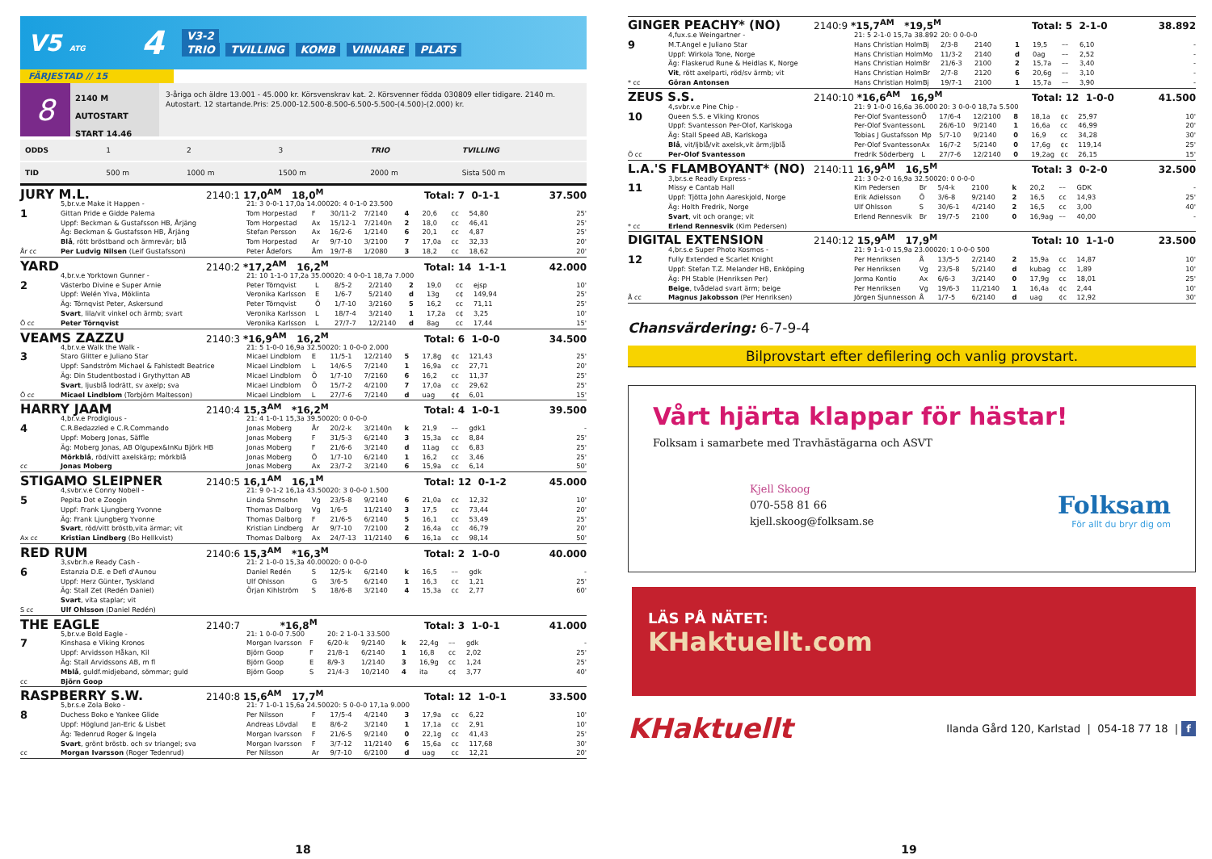V5 ATG
4
V3-2
TRIO TVILLING KOMB VINNARE PLATS
FÄRJESTAD // 15
8
2140 M AUTOSTART
START 14.46
3-åriga och äldre 13.001 - 45.000 kr. Körsvenskrav kat. 2. Körsvenner födda 030809 eller tidigare. 2140 m. Autostart. 12 startande.Pris: 25.000-12.500-8.500-6.500-5.500-(4.500)-(2.000) kr.
| ODDS | 1 | 2 | 3 | TRIO | TVILLING |
| TID | 500 m | 1000 m | 1500 m | 2000 m | Sista 500 m |
JURY M.L. 2140:1 17,0<sup>AM</sup> 18,0<sup>M</sup> Total: 7 0-1-1 37.500
| | 5,br.v.e Make it Happen - | 21: 3 0-0-1 17,0a 14.000 | | 20: 4 0-1-0 23.500 | | | | | | |
| 1 | Gittan Pride e Gidde Palema | Tom Horpestad | F | 30/11-2 | 7/2140 | 4 | 20,6 | cc | 54,80 | 25' |
| | Uppf: Beckman & Gustafsson HB, Årjäng | Tom Horpestad | Ax | 15/12-1 | 7/2140n | 2 | 18,0 | cc | 46,41 | 25' |
| | Äg: Beckman & Gustafsson HB, Årjäng | Stefan Persson | Ax | 16/2-6 | 1/2140 | 6 | 20,1 | cc | 4,87 | 25' |
| | Blå , rött bröstband och ärmrevär; blå | Tom Horpestad | Ar | 9/7-10 | 3/2100 | 7 | 17,0a | cc | 32,33 | 20' |
| År cc | Per Ludvig Nilsen (Leif Gustafsson) | Peter Ådefors | Åm | 19/7-8 | 1/2080 | 3 | 18,2 | cc | 18,62 | 20' |
YARD 2140:2 *17,2<sup>AM</sup> 16,2<sup>M</sup> Total: 14 1-1-1 42.000
| | 4,br.v.e Yorktown Gunner - | 21: 10 1-1-0 17,2a 35.000 | | 20: 4 0-0-1 18,7a 7.000 | | | | | | |
| 2 | Västerbo Divine e Super Arnie | Peter Törnqvist | L | 8/5-2 | 2/2140 | 2 | 19,0 | cc | ejsp | 10' |
| | Uppf: Welén Ylva, Möklinta | Veronika Karlsson | E | 1/6-7 | 5/2140 | d | 13g | c¢ | 149,94 | 25' |
| | Äg: Törnqvist Peter, Askersund | Peter Törnqvist | Ö | 1/7-10 | 3/2160 | 5 | 16,2 | cc | 71,11 | 25' |
| | Svart , lila/vit vinkel och ärmb; svart | Veronika Karlsson | L | 18/7-4 | 3/2140 | 1 | 17,2a | c¢ | 3,25 | 10' |
| Ö cc | Peter Törnqvist | Veronika Karlsson | L | 27/7-7 | 12/2140 | d | 8ag | cc | 17,44 | 15' |
VEAMS ZAZZU 2140:3 *16,9<sup>AM</sup> 16,2<sup>M</sup> Total: 6 1-0-0 34.500
| | 4,br.v.e Walk the Walk - | 21: 5 1-0-0 16,9a 32.500 | | 20: 1 0-0-0 2.000 | | | | | | |
| 3 | Staro Glitter e Juliano Star | Micael Lindblom | E | 11/5-1 | 12/2140 | 5 | 17,8g | ¢c | 121,43 | 25' |
| | Uppf: Sandström Michael & Fahlstedt Beatrice | Micael Lindblom | L | 14/6-5 | 7/2140 | 1 | 16,9a | cc | 27,71 | 20' |
| | Äg: Din Studentbostad i Grythyttan AB | Micael Lindblom | Ö | 1/7-10 | 7/2160 | 6 | 16,2 | cc | 11,37 | 25' |
| | Svart , ljusblå lodrätt, sv axelp; sva | Micael Lindblom | Ö | 15/7-2 | 4/2100 | 7 | 17,0a | cc | 29,62 | 25' |
| Ö cc | Micael Lindblom (Torbjörn Maltesson) | Micael Lindblom | L | 27/7-6 | 7/2140 | d | uag | ¢¢ | 6,01 | 15' |
HARRY JAAM 2140:4 15,3<sup>AM</sup> *16,2<sup>M</sup> Total: 4 1-0-1 39.500
| | 4,br.v.e Prodigious - | 21: 4 1-0-1 15,3a 39.500 | | 20: 0 0-0-0 | | | | | | |
| 4 | C.R.Bedazzled e C.R.Commando | Jonas Moberg | År | 20/2-k | 3/2140n | k | 21,9 | –– | gdk1 | - |
| | Uppf: Moberg Jonas, Säffle | Jonas Moberg | F | 31/5-3 | 6/2140 | 3 | 15,3a | cc | 8,84 | 25' |
| | Äg: Moberg Jonas, AB Olgupex&InKu Björk HB | Jonas Moberg | F | 21/6-6 | 3/2140 | d | 11ag | cc | 6,83 | 25' |
| | Mörkblå , röd/vitt axelskärp; mörkblå | Jonas Moberg | Ö | 1/7-10 | 6/2140 | 1 | 16,2 | cc | 3,46 | 25' |
| cc | Jonas Moberg | Jonas Moberg | Ax | 23/7-2 | 3/2140 | 6 | 15,9a | cc | 6,14 | 50' |
STIGAMO SLEIPNER 2140:5 16,1<sup>AM</sup> 16,1<sup>M</sup> Total: 12 0-1-2 45.000
| | 4,svbr.v.e Conny Nobell - | 21: 9 0-1-2 16,1a 43.500 | | 20: 3 0-0-0 1.500 | | | | | | |
| 5 | Pepita Dot e Zoogin | Linda Shmsohn | Vg | 23/5-8 | 9/2140 | 6 | 21,0a | cc | 12,32 | 10' |
| | Uppf: Frank Ljungberg Yvonne | Thomas Dalborg | Vg | 1/6-5 | 11/2140 | 3 | 17,5 | cc | 73,44 | 20' |
| | Äg: Frank Ljungberg Yvonne | Thomas Dalborg | F | 21/6-5 | 6/2140 | 5 | 16,1 | cc | 53,49 | 25' |
| | Svart , röd/vitt bröstb,vita ärmar; vit | Kristian Lindberg | Ar | 9/7-10 | 7/2100 | 2 | 16,4a | cc | 46,79 | 20' |
| Ax cc | Kristian Lindberg (Bo Hellkvist) | Thomas Dalborg | Ax | 24/7-13 | 11/2140 | 6 | 16,1a | cc | 98,14 | 50' |
RED RUM 2140:6 15,3<sup>AM</sup> *16,3<sup>M</sup> Total: 2 1-0-0 40.000
| | 3,svbr.h.e Ready Cash - | 21: 2 1-0-0 15,3a 40.000 | | 20: 0 0-0-0 | | | | | | |
| 6 | Estanzia D.E. e Defi d'Aunou | Daniel Redén | S | 12/5-k | 6/2140 | k | 16,5 | –– | gdk | - |
| | Uppf: Herz Günter, Tyskland | Ulf Ohlsson | G | 3/6-5 | 6/2140 | 1 | 16,3 | cc | 1,21 | 25' |
| | Äg: Stall Zet (Redén Daniel) | Örjan Kihlström | S | 18/6-8 | 3/2140 | 4 | 15,3a | cc | 2,77 | 60' |
| | Svart , vita staplar; vit | | | | | | | | | |
| S cc | Ulf Ohlsson (Daniel Redén) | | | | | | | | | |
THE EAGLE 2140:7 *16,8<sup>M</sup> Total: 3 1-0-1 41.000
| | 5,br.v.e Bold Eagle - | 21: 1 0-0-0 7.500 | | 20: 2 1-0-1 33.500 | | | | | | |
| 7 | Kinshasa e Viking Kronos | Morgan Ivarsson | F | 6/20-k | 9/2140 | k | 22,4g | –– | gdk | - |
| | Uppf: Arvidsson Håkan, Kil | Björn Goop | F | 21/8-1 | 6/2140 | 1 | 16,8 | cc | 2,02 | 25' |
| | Äg: Stall Arvidssons AB, m fl | Björn Goop | E | 8/9-3 | 1/2140 | 3 | 16,9g | cc | 1,24 | 25' |
| | Mblå , guldf.midjeband, sömmar; guld | Björn Goop | S | 21/4-3 | 10/2140 | 4 | ita | c¢ | 3,77 | 40' |
| cc | Björn Goop | | | | | | | | | |
RASPBERRY S.W. 2140:8 15,6<sup>AM</sup> 17,7<sup>M</sup> Total: 12 1-0-1 33.500
| | 5,br.s.e Zola Boko - | 21: 7 1-0-1 15,6a 24.500 | | 20: 5 0-0-0 17,1a 9.000 | | | | | | |
| 8 | Duchess Boko e Yankee Glide | Per Nilsson | F | 17/5-4 | 4/2140 | 3 | 17,9a | cc | 6,22 | 10' |
| | Uppf: Höglund Jan-Eric & Lisbet | Andreas Lövdal | E | 8/6-2 | 3/2140 | 1 | 17,1a | cc | 2,91 | 10' |
| | Äg: Tedenrud Roger & Ingela | Morgan Ivarsson | F | 21/6-5 | 9/2140 | 0 | 22,1g | cc | 41,43 | 25' |
| | Svart , grönt bröstb. och sv triangel; sva | Morgan Ivarsson | F | 3/7-12 | 11/2140 | 6 | 15,6a | cc | 117,68 | 30' |
| cc | Morgan Ivarsson (Roger Tedenrud) | Per Nilsson | Ar | 9/7-10 | 6/2100 | d | uag | cc | 12,21 | 20' |
18
GINGER PEACHY* (NO) 2140:9 *15,7<sup>AM</sup> *19,5<sup>M</sup> Total: 5 2-1-0 38.892
| | 4,fux.s.e Weingartner - | 21: 5 2-1-0 15,7a 38.892 | | 20: 0 0-0-0 | | | | | | |
| 9 | M.T.Angel e Juliano Star | Hans Christian Holm | Bj | 2/3-8 | 2140 | 1 | 19,5 | –– | 6,10 | - |
| | Uppf: Wirkola Tone, Norge | Hans Christian Holm | Mo | 11/3-2 | 2140 | d | 0ag | –– | 2,52 | - |
| | Äg: Flaskerud Rune & Heidlas K, Norge | Hans Christian Holm | Br | 21/6-3 | 2100 | 2 | 15,7a | –– | 3,40 | - |
| | Vit , rött axelparti, röd/sv ärmb; vit | Hans Christian Holm | Br | 2/7-8 | 2120 | 6 | 20,6g | –– | 3,10 | - |
| * cc | Göran Antonsen | Hans Christian Holm | Bj | 19/7-1 | 2100 | 1 | 15,7a | –– | 3,90 | - |
ZEUS S.S. 2140:10 *16,6<sup>AM</sup> 16,9<sup>M</sup> Total: 12 1-0-0 41.500
| | 4,svbr.v.e Pine Chip - | 21: 9 1-0-0 16,6a 36.000 | | 20: 3 0-0-0 18,7a 5.500 | | | | | | |
| 10 | Queen S.S. e Viking Kronos | Per-Olof Svantesson | Ö | 17/6-4 | 12/2100 | 8 | 18,1a | ¢c | 25,97 | 10' |
| | Uppf: Svantesson Per-Olof, Karlskoga | Per-Olof Svantesson | L | 26/6-10 | 9/2140 | 1 | 16,6a | cc | 46,99 | 20' |
| | Äg: Stall Speed AB, Karlskoga | Tobias J Gustafsson | Mp | 5/7-10 | 9/2140 | 0 | 16,9 | cc | 34,28 | 30' |
| | Blå , vit/ljblå/vit axelsk,vit ärm;ljblå | Per-Olof Svantesson | Ax | 16/7-2 | 5/2140 | 0 | 17,6g | ¢c | 119,14 | 25' |
| Ö cc | Per-Olof Svantesson | Fredrik Söderberg | L | 27/7-6 | 12/2140 | 0 | 19,2ag | ¢c | 26,15 | 15' |
L.A.'S FLAMBOYANT* (NO) 2140:11 16,9<sup>AM</sup> 16,5<sup>M</sup> Total: 3 0-2-0 32.500
| | 3,br.s.e Readly Express - | 21: 3 0-2-0 16,9a 32.500 | | 20: 0 0-0-0 | | | | | | |
| 11 | Missy e Cantab Hall | Kim Pedersen | Br | 5/4-k | 2100 | k | 20,2 | –– | GDK | - |
| | Uppf: Tjötta John Aareskjold, Norge | Erik Adielsson | Ö | 3/6-8 | 9/2140 | 2 | 16,5 | cc | 14,93 | 25' |
| | Äg: Holth Fredrik, Norge | Ulf Ohlsson | S | 30/6-1 | 4/2140 | 2 | 16,5 | cc | 3,00 | 40' |
| | Svart , vit och orange; vit | Erlend Rennesvik | Br | 19/7-5 | 2100 | 0 | 16,9ag | –– | 40,00 | - |
| * cc | Erlend Rennesvik (Kim Pedersen) | | | | | | | | | |
DIGITAL EXTENSION 2140:12 15,9<sup>AM</sup> 17,9<sup>M</sup> Total: 10 1-1-0 23.500
| | 4,br.s.e Super Photo Kosmos - | 21: 9 1-1-0 15,9a 23.000 | | 20: 1 0-0-0 500 | | | | | | |
| 12 | Fully Extended e Scarlet Knight | Per Henriksen | Å | 13/5-5 | 2/2140 | 2 | 15,9a | cc | 14,87 | 10' |
| | Uppf: Stefan T.Z. Melander HB, Enköping | Per Henriksen | Vg | 23/5-8 | 5/2140 | d | kubag | cc | 1,89 | 10' |
| | Äg: PH Stable (Henriksen Per) | Jorma Kontio | Ax | 6/6-3 | 3/2140 | 0 | 17,9g | cc | 18,01 | 25' |
| | Beige , tvådelad svart ärm; beige | Per Henriksen | Vg | 19/6-3 | 11/2140 | 1 | 16,4a | ¢c | 2,44 | 10' |
| Å cc | Magnus Jakobsson (Per Henriksen) | Jörgen Sjunnesson | Å | 1/7-5 | 6/2140 | d | uag | ¢c | 12,92 | 30' |
Chansvärdering: 6-7-9-4
Bilprovstart efter defilering och vanlig provstart.
Vårt hjärta klappar för hästar!
Folksam i samarbete med Travhästägarna och ASVT
Kjell Skoog
070-558 81 66
kjell.skoog@folksam.se
Folksam
För allt du bryr dig om
LÄS PÅ NÄTET:
KHaktuellt.com
KHaktuellt Ilanda Gård 120, Karlstad | 054-18 77 18 | f
19